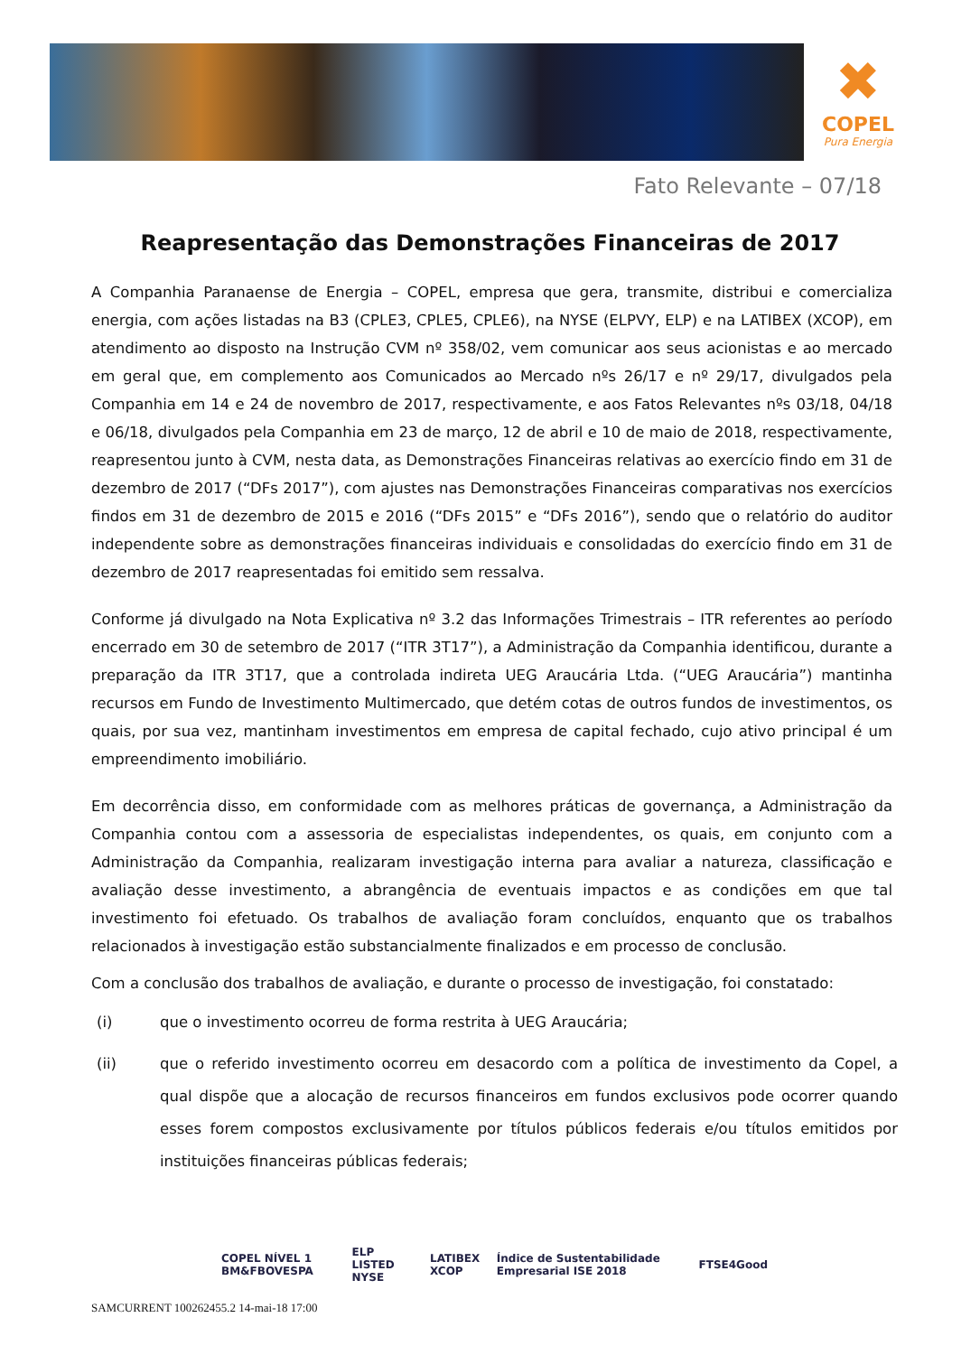✖
COPEL
Pura Energia
Fato Relevante – 07/18
Reapresentação das Demonstrações Financeiras de 2017
A Companhia Paranaense de Energia – COPEL, empresa que gera, transmite, distribui e comercializa energia, com ações listadas na B3 (CPLE3, CPLE5, CPLE6), na NYSE (ELPVY, ELP) e na LATIBEX (XCOP), em atendimento ao disposto na Instrução CVM nº 358/02, vem comunicar aos seus acionistas e ao mercado em geral que, em complemento aos Comunicados ao Mercado nºs 26/17 e nº 29/17, divulgados pela Companhia em 14 e 24 de novembro de 2017, respectivamente, e aos Fatos Relevantes nºs 03/18, 04/18 e 06/18, divulgados pela Companhia em 23 de março, 12 de abril e 10 de maio de 2018, respectivamente, reapresentou junto à CVM, nesta data, as Demonstrações Financeiras relativas ao exercício findo em 31 de dezembro de 2017 (“DFs 2017”), com ajustes nas Demonstrações Financeiras comparativas nos exercícios findos em 31 de dezembro de 2015 e 2016 (“DFs 2015” e “DFs 2016”), sendo que o relatório do auditor independente sobre as demonstrações financeiras individuais e consolidadas do exercício findo em 31 de dezembro de 2017 reapresentadas foi emitido sem ressalva.
Conforme já divulgado na Nota Explicativa nº 3.2 das Informações Trimestrais – ITR referentes ao período encerrado em 30 de setembro de 2017 (“ITR 3T17”), a Administração da Companhia identificou, durante a preparação da ITR 3T17, que a controlada indireta UEG Araucária Ltda. (“UEG Araucária”) mantinha recursos em Fundo de Investimento Multimercado, que detém cotas de outros fundos de investimentos, os quais, por sua vez, mantinham investimentos em empresa de capital fechado, cujo ativo principal é um empreendimento imobiliário.
Em decorrência disso, em conformidade com as melhores práticas de governança, a Administração da Companhia contou com a assessoria de especialistas independentes, os quais, em conjunto com a Administração da Companhia, realizaram investigação interna para avaliar a natureza, classificação e avaliação desse investimento, a abrangência de eventuais impactos e as condições em que tal investimento foi efetuado. Os trabalhos de avaliação foram concluídos, enquanto que os trabalhos relacionados à investigação estão substancialmente finalizados e em processo de conclusão.
Com a conclusão dos trabalhos de avaliação, e durante o processo de investigação, foi constatado:
(i) que o investimento ocorreu de forma restrita à UEG Araucária;
(ii) que o referido investimento ocorreu em desacordo com a política de investimento da Copel, a qual dispõe que a alocação de recursos financeiros em fundos exclusivos pode ocorrer quando esses forem compostos exclusivamente por títulos públicos federais e/ou títulos emitidos por instituições financeiras públicas federais;
COPEL NÍVEL 1 BM&FBOVESPA ELP LISTED NYSE LATIBEX XCOP Índice de Sustentabilidade Empresarial ISE 2018 FTSE4Good
SAMCURRENT 100262455.2 14-mai-18 17:00